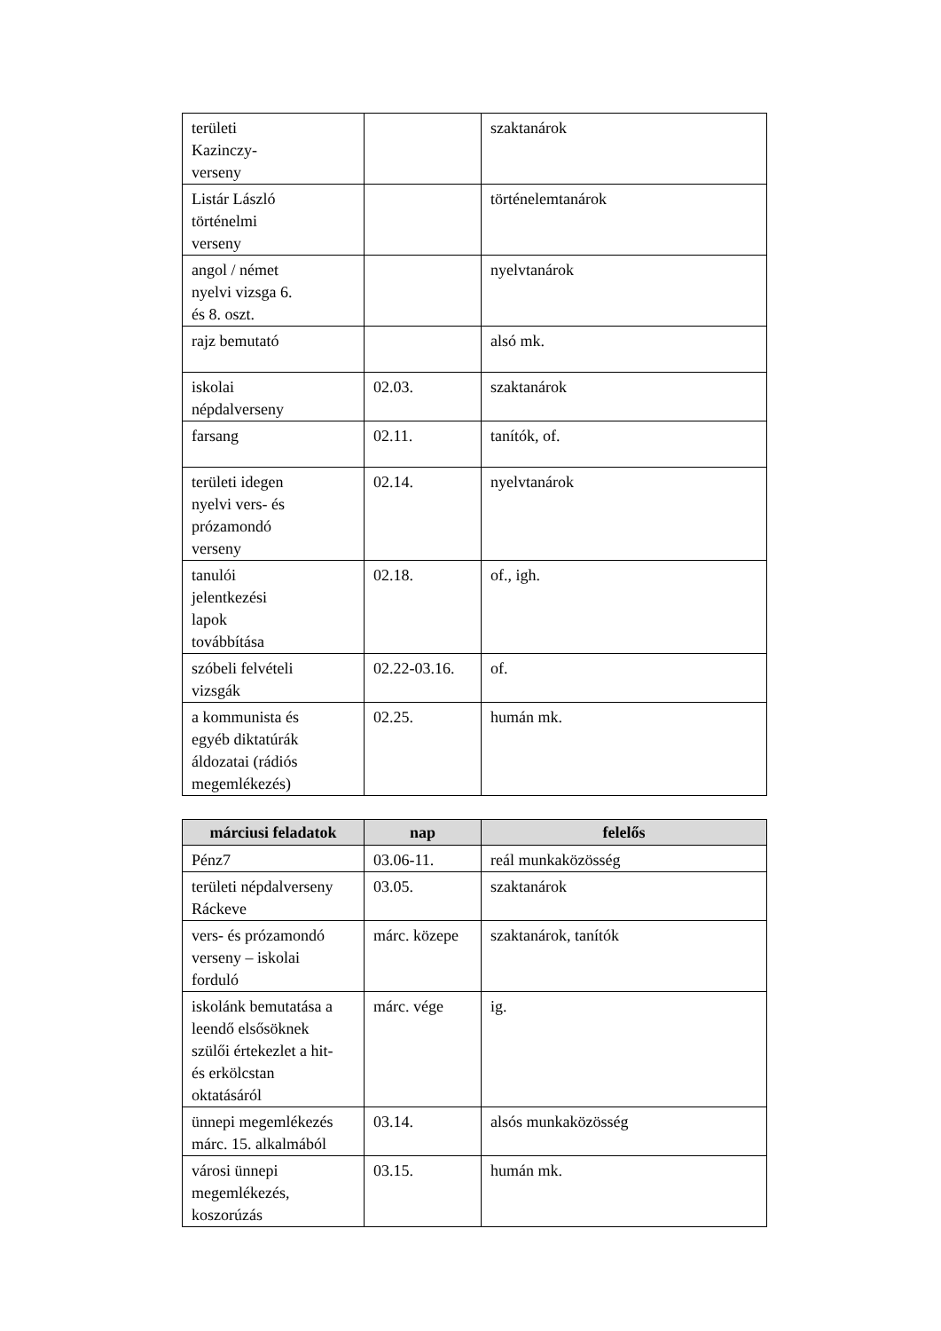| területi Kazinczy- verseny | | szaktanárok |
| Listár László történelmi verseny | | történelemtanárok |
| angol / német nyelvi vizsga 6. és 8. oszt. | | nyelvtanárok |
| rajz bemutató | | alsó mk. |
| iskolai népdalverseny | 02.03. | szaktanárok |
| farsang | 02.11. | tanítók, of. |
| területi idegen nyelvi vers- és prózamondó verseny | 02.14. | nyelvtanárok |
| tanulói jelentkezési lapok továbbítása | 02.18. | of., igh. |
| szóbeli felvételi vizsgák | 02.22-03.16. | of. |
| a kommunista és egyéb diktatúrák áldozatai (rádiós megemlékezés) | 02.25. | humán mk. |
| márciusi feladatok | nap | felelős |
| --- | --- | --- |
| Pénz7 | 03.06-11. | reál munkaközösség |
| területi népdalverseny Ráckeve | 03.05. | szaktanárok |
| vers- és prózamondó verseny – iskolai forduló | márc. közepe | szaktanárok, tanítók |
| iskolánk bemutatása a leendő elsősöknek szülői értekezlet a hit- és erkölcstan oktatásáról | márc. vége | ig. |
| ünnepi megemlékezés márc. 15. alkalmából | 03.14. | alsós munkaközösség |
| városi ünnepi megemlékezés, koszorúzás | 03.15. | humán mk. |